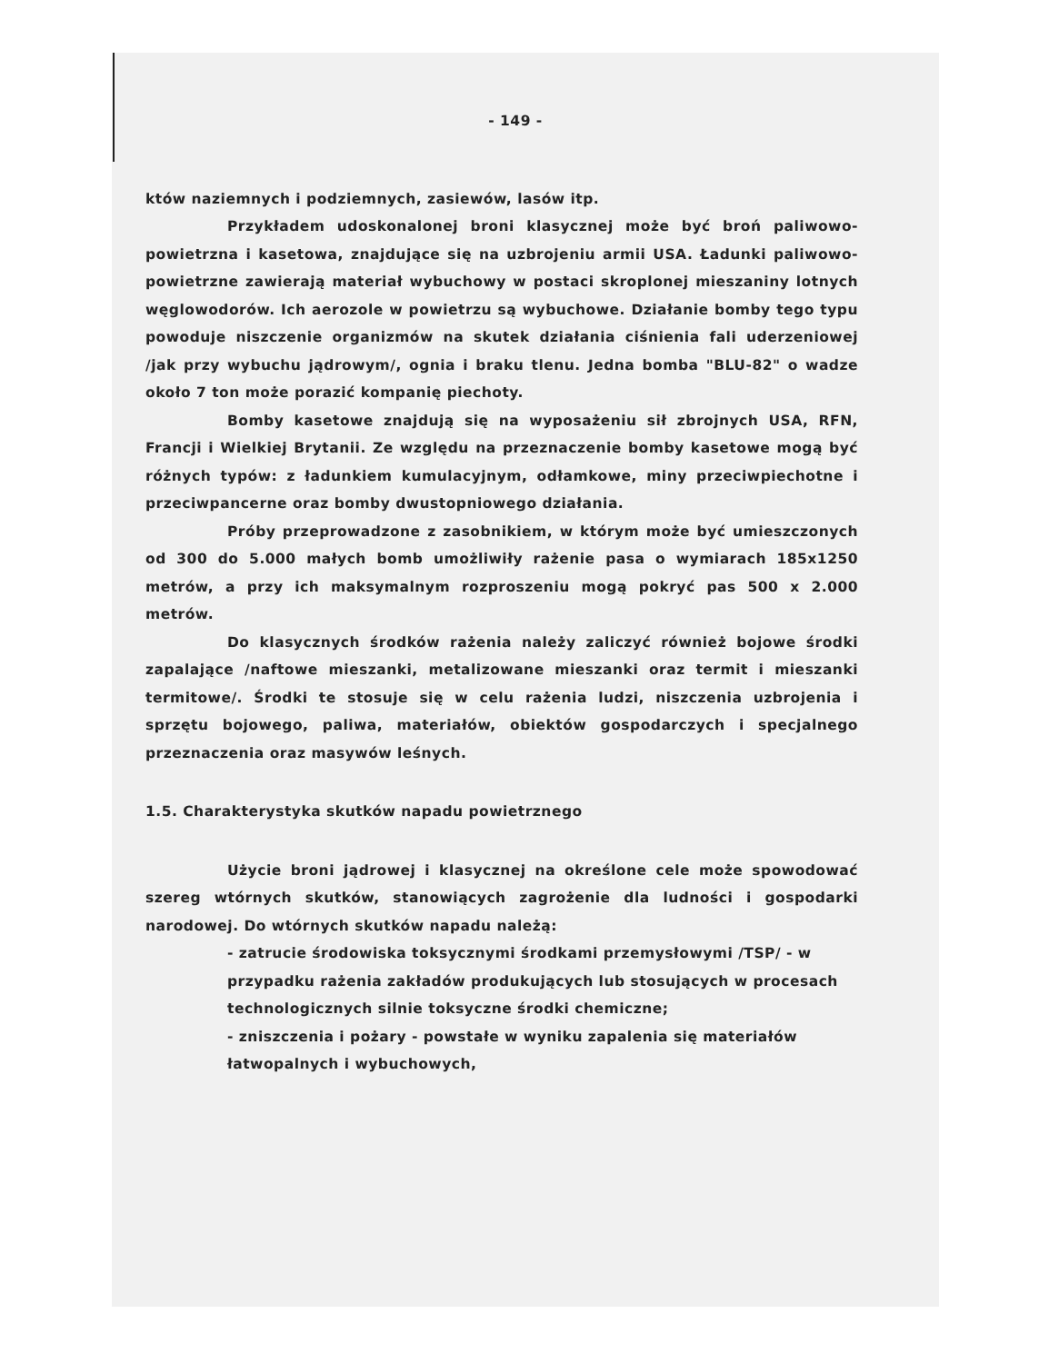- 149 -
któw naziemnych i podziemnych, zasiewów, lasów itp.
Przykładem udoskonalonej broni klasycznej może być broń paliwowo-powietrzna i kasetowa, znajdujące się na uzbrojeniu armii USA. Ładunki paliwowo-powietrzne zawierają materiał wybuchowy w postaci skroplonej mieszaniny lotnych węglowodorów. Ich aerozole w powietrzu są wybuchowe. Działanie bomby tego typu powoduje niszczenie organizmów na skutek działania ciśnienia fali uderzeniowej /jak przy wybuchu jądrowym/, ognia i braku tlenu. Jedna bomba "BLU-82" o wadze około 7 ton może porazić kompanię piechoty.
Bomby kasetowe znajdują się na wyposażeniu sił zbrojnych USA, RFN, Francji i Wielkiej Brytanii. Ze względu na przeznaczenie bomby kasetowe mogą być różnych typów: z ładunkiem kumulacyjnym, odłamkowe, miny przeciwpiechotne i przeciwpancerne oraz bomby dwustopniowego działania.
Próby przeprowadzone z zasobnikiem, w którym może być umieszczonych od 300 do 5.000 małych bomb umożliwiły rażenie pasa o wymiarach 185x1250 metrów, a przy ich maksymalnym rozproszeniu mogą pokryć pas 500 x 2.000 metrów.
Do klasycznych środków rażenia należy zaliczyć również bojowe środki zapalające /naftowe mieszanki, metalizowane mieszanki oraz termit i mieszanki termitowe/. Środki te stosuje się w celu rażenia ludzi, niszczenia uzbrojenia i sprzętu bojowego, paliwa, materiałów, obiektów gospodarczych i specjalnego przeznaczenia oraz masywów leśnych.
1.5. Charakterystyka skutków napadu powietrznego
Użycie broni jądrowej i klasycznej na określone cele może spowodować szereg wtórnych skutków, stanowiących zagrożenie dla ludności i gospodarki narodowej. Do wtórnych skutków napadu należą:
- zatrucie środowiska toksycznymi środkami przemysłowymi /TSP/ - w przypadku rażenia zakładów produkujących lub stosujących w procesach technologicznych silnie toksyczne środki chemiczne;
- zniszczenia i pożary - powstałe w wyniku zapalenia się materiałów łatwopalnych i wybuchowych,